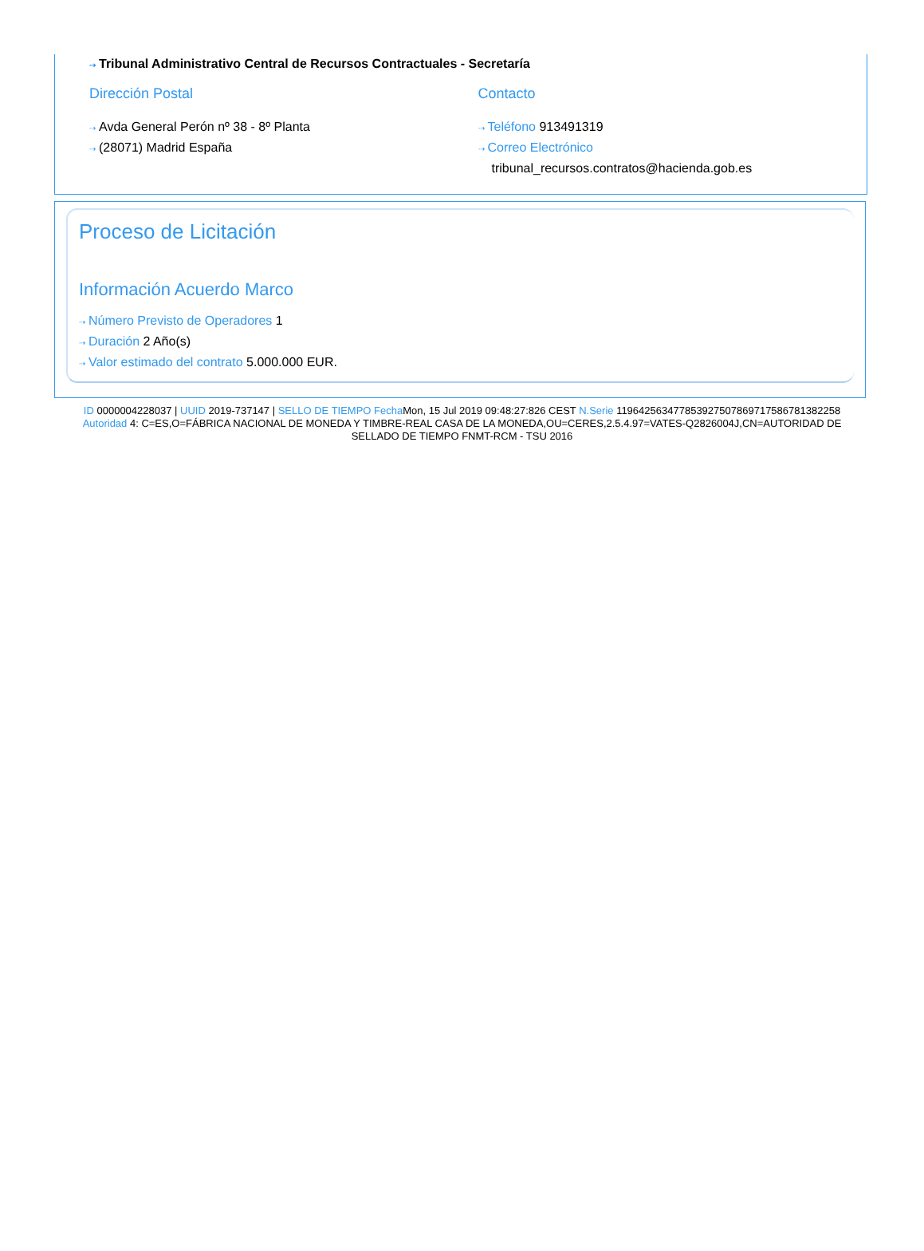⇢ Tribunal Administrativo Central de Recursos Contractuales - Secretaría
Dirección Postal
⇢ Avda General Perón nº 38 - 8º Planta
⇢ (28071) Madrid España
Contacto
⇢ Teléfono 913491319
⇢ Correo Electrónico
tribunal_recursos.contratos@hacienda.gob.es
Proceso de Licitación
Información Acuerdo Marco
⇢ Número Previsto de Operadores 1
⇢ Duración 2 Año(s)
⇢ Valor estimado del contrato 5.000.000 EUR.
ID 0000004228037 | UUID 2019-737147 | SELLO DE TIEMPO Fecha Mon, 15 Jul 2019 09:48:27:826 CEST N.Serie 119642563477853927507869717586781382258 Autoridad 4: C=ES,O=FÁBRICA NACIONAL DE MONEDA Y TIMBRE-REAL CASA DE LA MONEDA,OU=CERES,2.5.4.97=VATES-Q2826004J,CN=AUTORIDAD DE SELLADO DE TIEMPO FNMT-RCM - TSU 2016